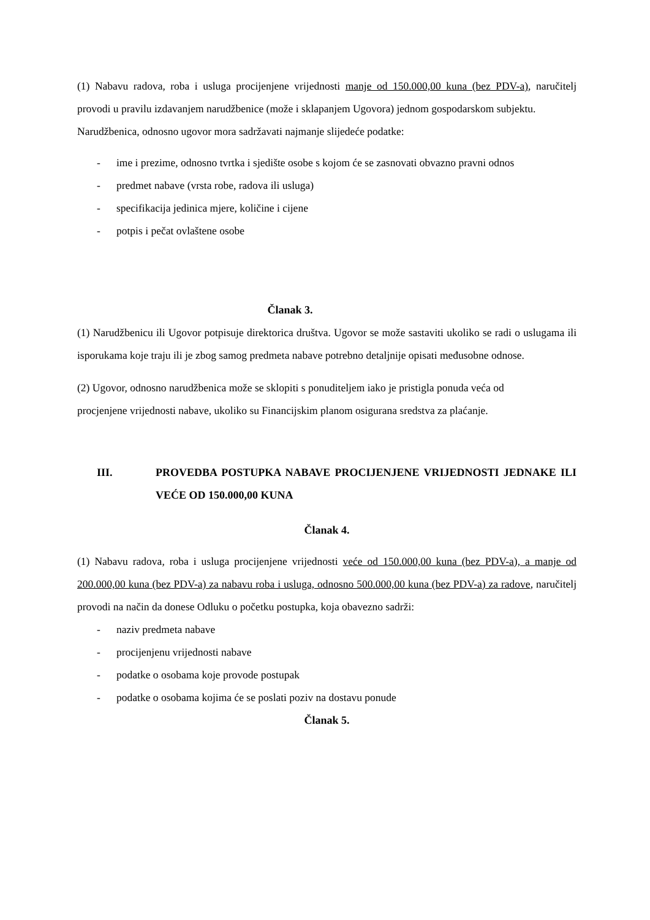(1) Nabavu radova, roba i usluga procijenjene vrijednosti manje od 150.000,00 kuna (bez PDV-a), naručitelj provodi u pravilu izdavanjem narudžbenice (može i sklapanjem Ugovora) jednom gospodarskom subjektu.
Narudžbenica, odnosno ugovor mora sadržavati najmanje slijedeće podatke:
- ime i prezime, odnosno tvrtka i sjedište osobe s kojom će se zasnovati obvazno pravni odnos
- predmet nabave (vrsta robe, radova ili usluga)
- specifikacija jedinica mjere, količine i cijene
- potpis i pečat ovlaštene osobe
Članak 3.
(1) Narudžbenicu ili Ugovor potpisuje direktorica društva. Ugovor se može sastaviti ukoliko se radi o uslugama ili isporukama koje traju ili je zbog samog predmeta nabave potrebno detaljnije opisati međusobne odnose.
(2) Ugovor, odnosno narudžbenica može se sklopiti s ponuditeljem iako je pristigla ponuda veća od procjenjene vrijednosti nabave, ukoliko su Financijskim planom osigurana sredstva za plaćanje.
III. PROVEDBA POSTUPKA NABAVE PROCIJENJENE VRIJEDNOSTI JEDNAKE ILI VEĆE OD 150.000,00 KUNA
Članak 4.
(1) Nabavu radova, roba i usluga procijenjene vrijednosti veće od 150.000,00 kuna (bez PDV-a), a manje od 200.000,00 kuna (bez PDV-a) za nabavu roba i usluga, odnosno 500.000,00 kuna (bez PDV-a) za radove, naručitelj provodi na način da donese Odluku o početku postupka, koja obavezno sadrži:
- naziv predmeta nabave
- procijenjenu vrijednosti nabave
- podatke o osobama koje provode postupak
- podatke o osobama kojima će se poslati poziv na dostavu ponude
Članak 5.